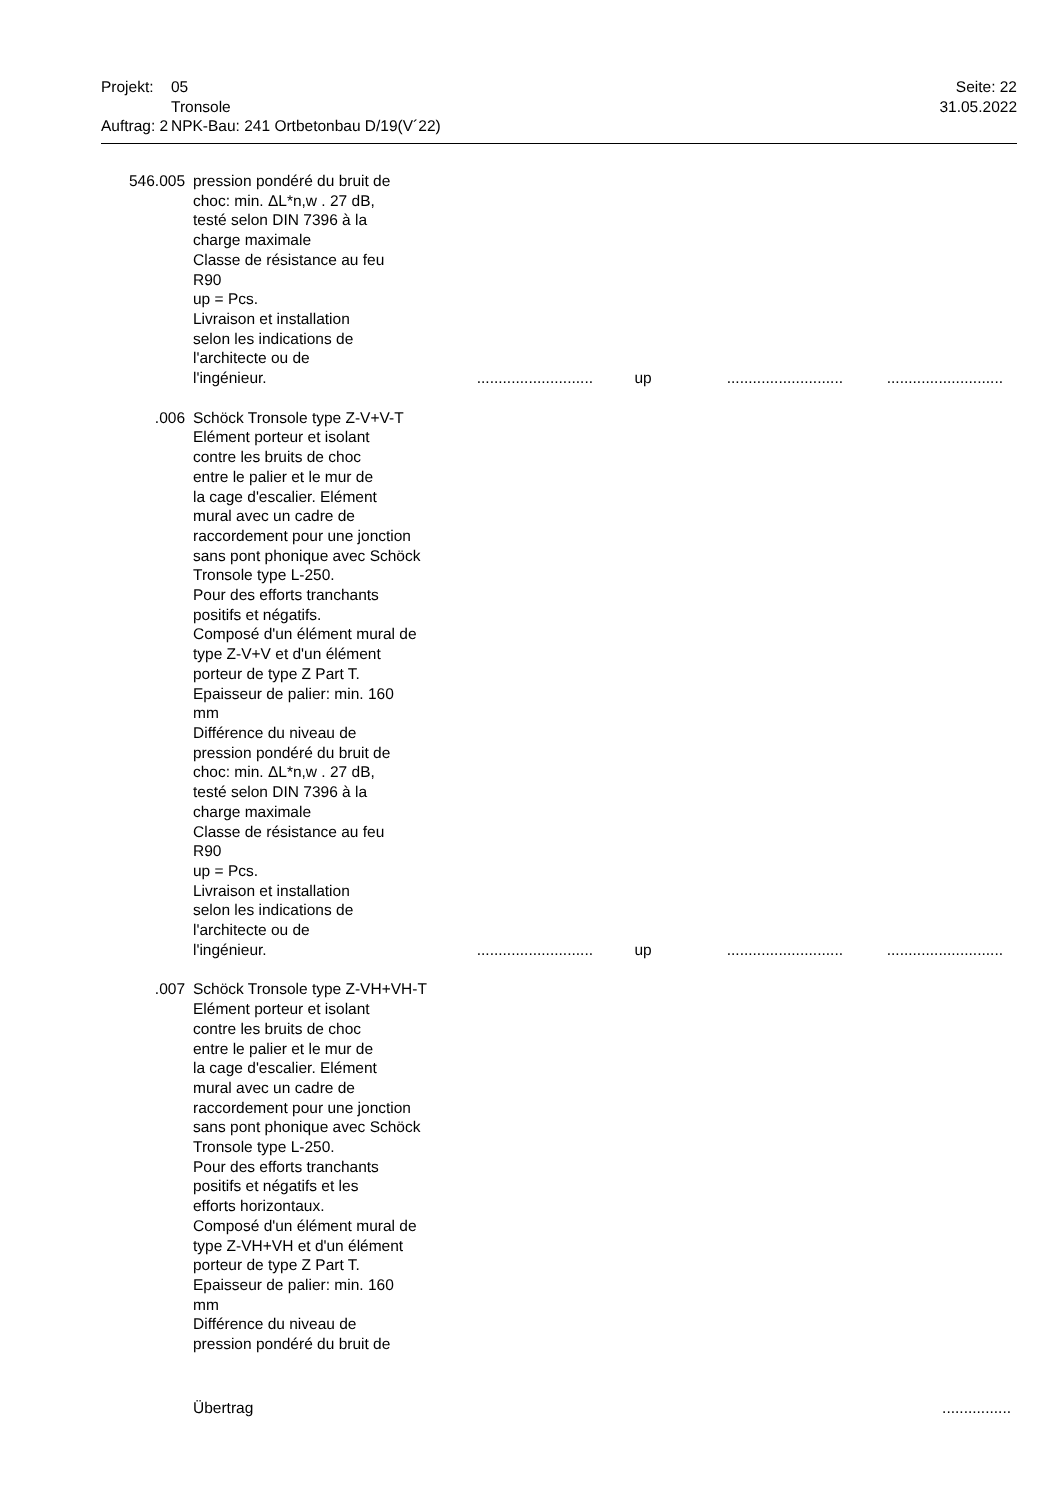Projekt: 05 Seite: 22
Tronsole 31.05.2022
Auftrag: 2 NPK-Bau: 241 Ortbetonbau D/19(V´22)
546.005 pression pondéré du bruit de
choc: min. ΔL*n,w . 27 dB,
testé selon DIN 7396 à la
charge maximale
Classe de résistance au feu
R90
up = Pcs.
Livraison et installation
selon les indications de
l'architecte ou de
l'ingénieur............................ up......................................................
.006 Schöck Tronsole type Z-V+V-T
Elément porteur et isolant
contre les bruits de choc
entre le palier et le mur de
la cage d'escalier. Elément
mural avec un cadre de
raccordement pour une jonction
sans pont phonique avec Schöck
Tronsole type L-250.
Pour des efforts tranchants
positifs et négatifs.
Composé d'un élément mural de
type Z-V+V et d'un élément
porteur de type Z Part T.
Epaisseur de palier: min. 160
mm
Différence du niveau de
pression pondéré du bruit de
choc: min. ΔL*n,w . 27 dB,
testé selon DIN 7396 à la
charge maximale
Classe de résistance au feu
R90
up = Pcs.
Livraison et installation
selon les indications de
l'architecte ou de
l'ingénieur............................ up......................................................
.007 Schöck Tronsole type Z-VH+VH-T
Elément porteur et isolant
contre les bruits de choc
entre le palier et le mur de
la cage d'escalier. Elément
mural avec un cadre de
raccordement pour une jonction
sans pont phonique avec Schöck
Tronsole type L-250.
Pour des efforts tranchants
positifs et négatifs et les
efforts horizontaux.
Composé d'un élément mural de
type Z-VH+VH et d'un élément
porteur de type Z Part T.
Epaisseur de palier: min. 160
mm
Différence du niveau de
pression pondéré du bruit de
Übertrag................